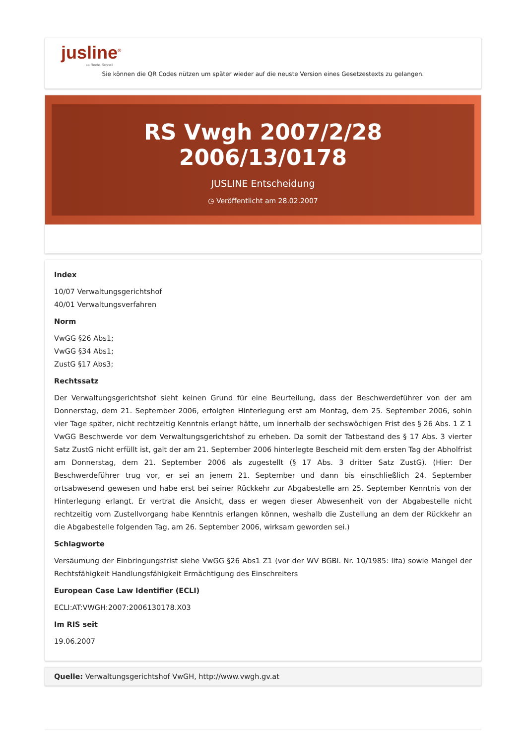jusline<sup>®</sup>
»» Recht. Schnell
Sie können die QR Codes nützen um später wieder auf die neuste Version eines Gesetzestexts zu gelangen.
RS Vwgh 2007/2/28 2006/13/0178
JUSLINE Entscheidung
◷ Veröffentlicht am 28.02.2007
Index
10/07 Verwaltungsgerichtshof
40/01 Verwaltungsverfahren
Norm
VwGG §26 Abs1;
VwGG §34 Abs1;
ZustG §17 Abs3;
Rechtssatz
Der Verwaltungsgerichtshof sieht keinen Grund für eine Beurteilung, dass der Beschwerdeführer von der am Donnerstag, dem 21. September 2006, erfolgten Hinterlegung erst am Montag, dem 25. September 2006, sohin vier Tage später, nicht rechtzeitig Kenntnis erlangt hätte, um innerhalb der sechswöchigen Frist des § 26 Abs. 1 Z 1 VwGG Beschwerde vor dem Verwaltungsgerichtshof zu erheben. Da somit der Tatbestand des § 17 Abs. 3 vierter Satz ZustG nicht erfüllt ist, galt der am 21. September 2006 hinterlegte Bescheid mit dem ersten Tag der Abholfrist am Donnerstag, dem 21. September 2006 als zugestellt (§ 17 Abs. 3 dritter Satz ZustG). (Hier: Der Beschwerdeführer trug vor, er sei an jenem 21. September und dann bis einschließlich 24. September ortsabwesend gewesen und habe erst bei seiner Rückkehr zur Abgabestelle am 25. September Kenntnis von der Hinterlegung erlangt. Er vertrat die Ansicht, dass er wegen dieser Abwesenheit von der Abgabestelle nicht rechtzeitig vom Zustellvorgang habe Kenntnis erlangen können, weshalb die Zustellung an dem der Rückkehr an die Abgabestelle folgenden Tag, am 26. September 2006, wirksam geworden sei.)
Schlagworte
Versäumung der Einbringungsfrist siehe VwGG §26 Abs1 Z1 (vor der WV BGBl. Nr. 10/1985: lita) sowie Mangel der Rechtsfähigkeit Handlungsfähigkeit Ermächtigung des Einschreiters
European Case Law Identifier (ECLI)
ECLI:AT:VWGH:2007:2006130178.X03
Im RIS seit
19.06.2007
Quelle: Verwaltungsgerichtshof VwGH, http://www.vwgh.gv.at